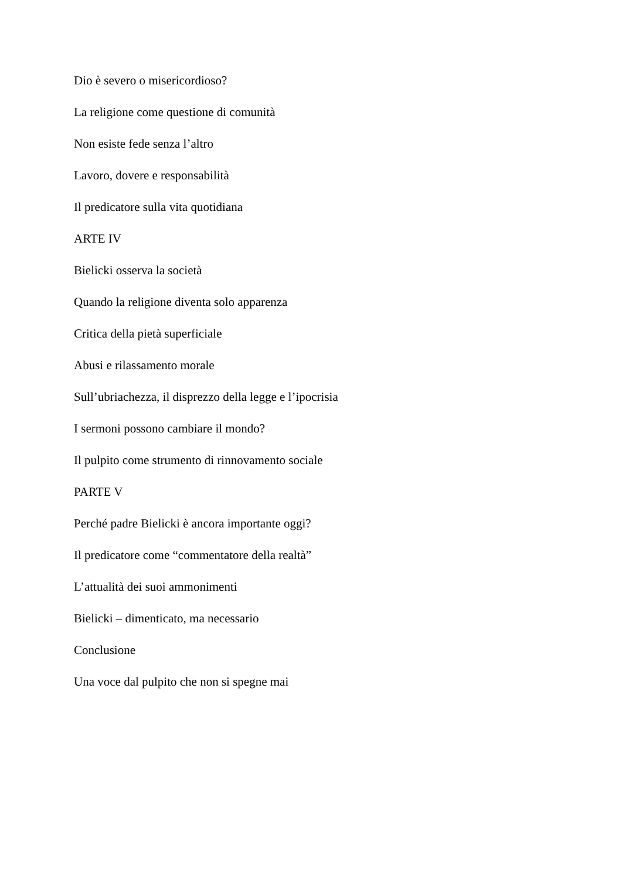Dio è severo o misericordioso?
La religione come questione di comunità
Non esiste fede senza l’altro
Lavoro, dovere e responsabilità
Il predicatore sulla vita quotidiana
ARTE IV
Bielicki osserva la società
Quando la religione diventa solo apparenza
Critica della pietà superficiale
Abusi e rilassamento morale
Sull’ubriachezza, il disprezzo della legge e l’ipocrisia
I sermoni possono cambiare il mondo?
Il pulpito come strumento di rinnovamento sociale
PARTE V
Perché padre Bielicki è ancora importante oggi?
Il predicatore come “commentatore della realtà”
L’attualità dei suoi ammonimenti
Bielicki – dimenticato, ma necessario
Conclusione
Una voce dal pulpito che non si spegne mai